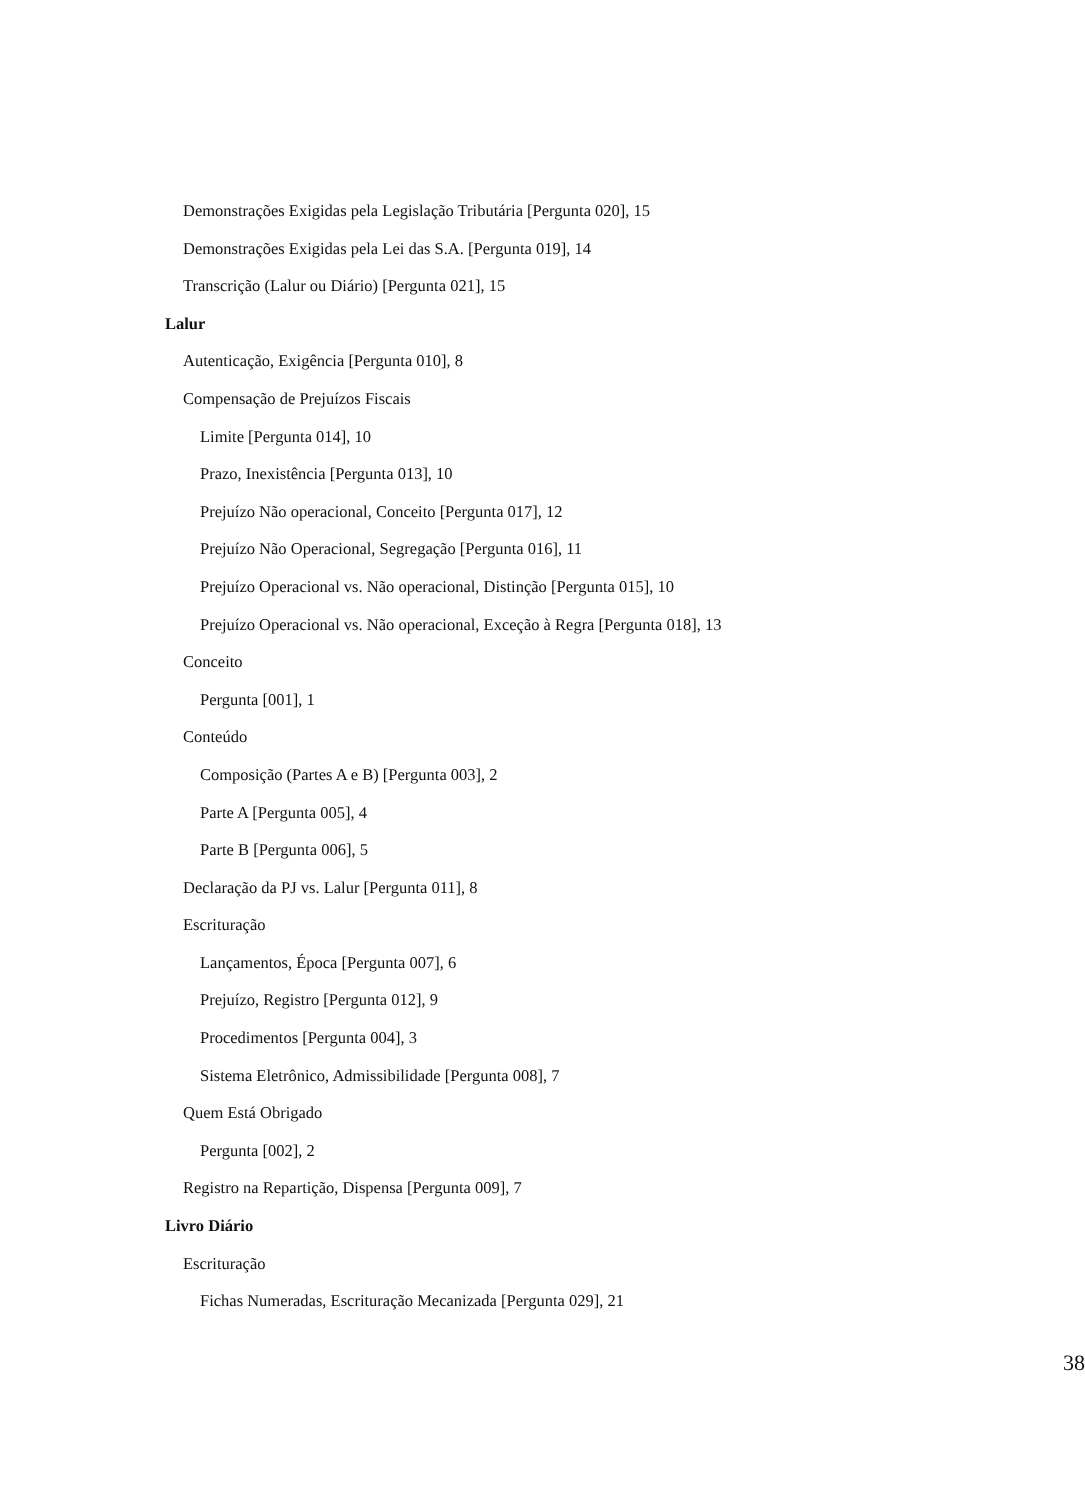Demonstrações Exigidas pela Legislação Tributária [Pergunta 020], 15
Demonstrações Exigidas pela Lei das S.A. [Pergunta 019], 14
Transcrição (Lalur ou Diário) [Pergunta 021], 15
Lalur
Autenticação, Exigência [Pergunta 010], 8
Compensação de Prejuízos Fiscais
Limite [Pergunta 014], 10
Prazo, Inexistência [Pergunta 013], 10
Prejuízo Não operacional, Conceito [Pergunta 017], 12
Prejuízo Não Operacional, Segregação [Pergunta 016], 11
Prejuízo Operacional vs. Não operacional, Distinção [Pergunta 015], 10
Prejuízo Operacional vs. Não operacional, Exceção à Regra [Pergunta 018], 13
Conceito
Pergunta [001], 1
Conteúdo
Composição (Partes A e B) [Pergunta 003], 2
Parte A [Pergunta 005], 4
Parte B [Pergunta 006], 5
Declaração da PJ vs. Lalur [Pergunta 011], 8
Escrituração
Lançamentos, Época [Pergunta 007], 6
Prejuízo, Registro [Pergunta 012], 9
Procedimentos [Pergunta 004], 3
Sistema Eletrônico, Admissibilidade [Pergunta 008], 7
Quem Está Obrigado
Pergunta [002], 2
Registro na Repartição, Dispensa [Pergunta 009], 7
Livro Diário
Escrituração
Fichas Numeradas, Escrituração Mecanizada [Pergunta 029], 21
38